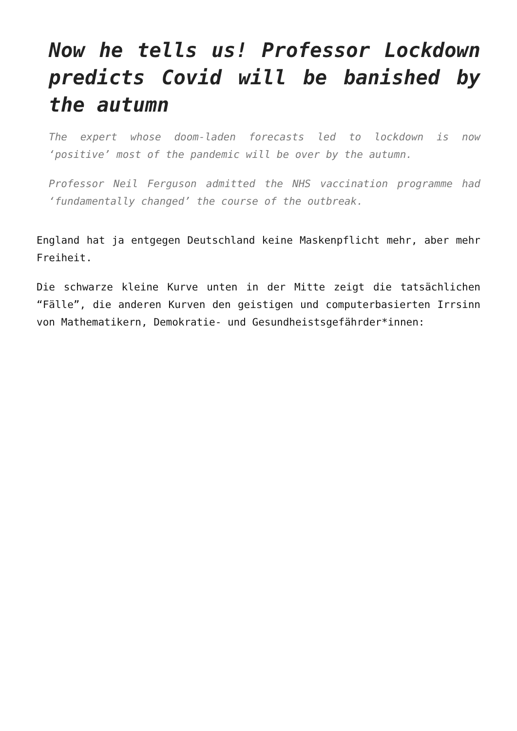Now he tells us! Professor Lockdown predicts Covid will be banished by the autumn
The expert whose doom-laden forecasts led to lockdown is now ‘positive’ most of the pandemic will be over by the autumn.
Professor Neil Ferguson admitted the NHS vaccination programme had ‘fundamentally changed’ the course of the outbreak.
England hat ja entgegen Deutschland keine Maskenpflicht mehr, aber mehr Freiheit.
Die schwarze kleine Kurve unten in der Mitte zeigt die tatsächlichen “Fälle”, die anderen Kurven den geistigen und computerbasierten Irrsinn von Mathematikern, Demokratie- und Gesundheistsgefährder*innen: